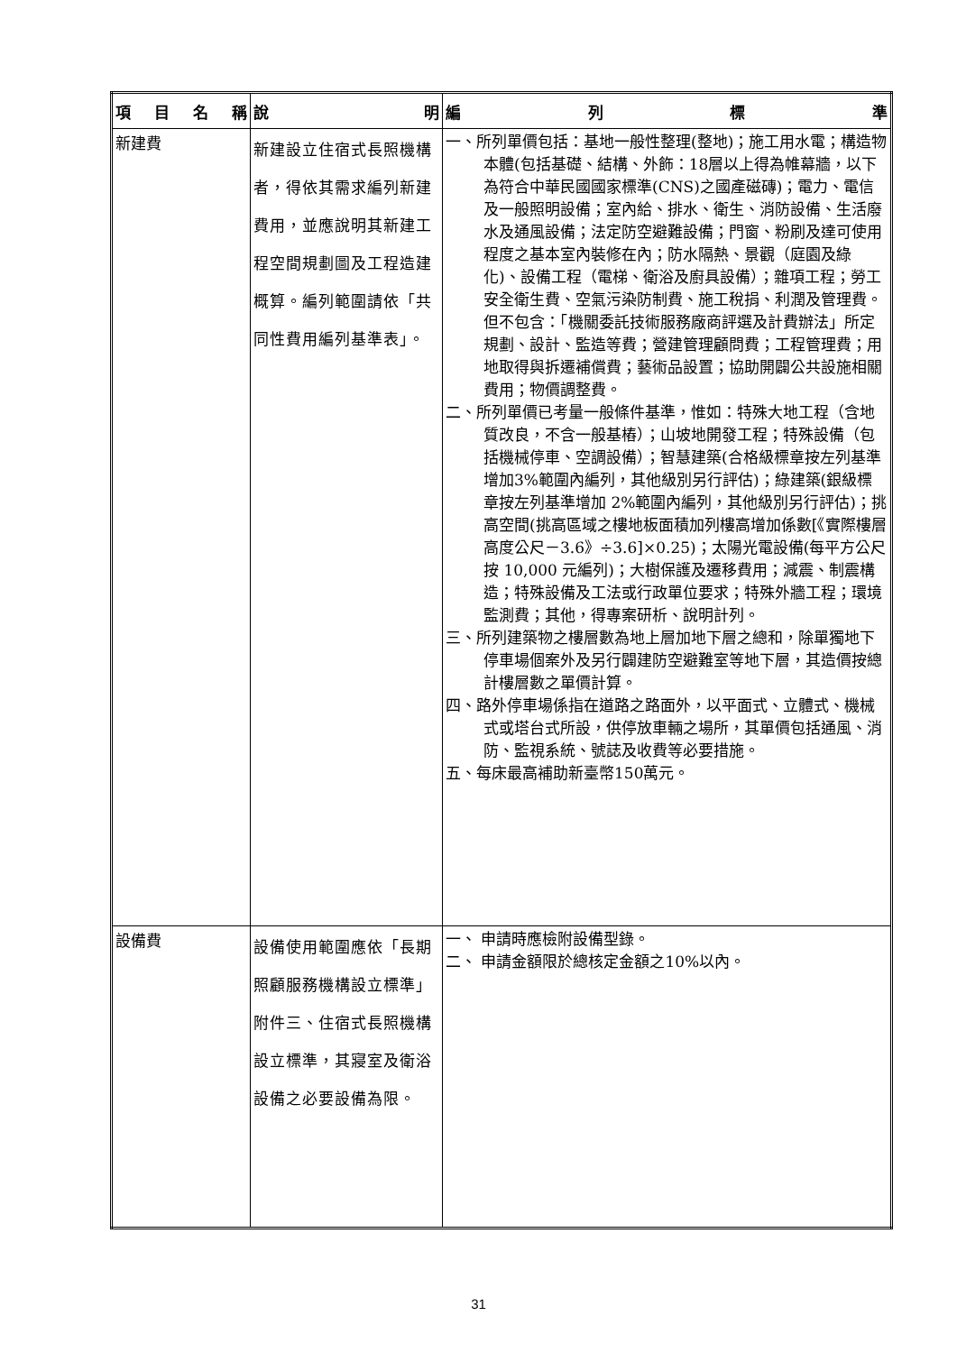| 項 目 名 稱 | 說 明 | 編 列 標 準 |
| --- | --- | --- |
| 新建費 | 新建設立住宿式長照機構者，得依其需求編列新建費用，並應說明其新建工程空間規劃圖及工程造建概算。編列範圍請依「共同性費用編列基準表」。 | 一、所列單價包括：基地一般性整理(整地)；施工用水電；構造物本體(包括基礎、結構、外飾：18層以上得為帷幕牆，以下為符合中華民國國家標準(CNS)之國產磁磚)；電力、電信及一般照明設備；室內給、排水、衛生、消防設備、生活廢水及通風設備；法定防空避難設備；門窗、粉刷及達可使用程度之基本室內裝修在內；防水隔熱、景觀（庭園及綠化)、設備工程（電梯、衛浴及廚具設備）；雜項工程；勞工安全衛生費、空氣污染防制費、施工稅捐、利潤及管理費。但不包含：「機關委託技術服務廠商評選及計費辦法」所定規劃、設計、監造等費；營建管理顧問費；工程管理費；用地取得與拆遷補償費；藝術品設置；協助開闢公共設施相關費用；物價調整費。 二、所列單價已考量一般條件基準，惟如：特殊大地工程（含地質改良，不含一般基樁）；山坡地開發工程；特殊設備（包括機械停車、空調設備）；智慧建築(合格級標章按左列基準增加3%範圍內編列，其他級別另行評估)；綠建築(銀級標章按左列基準增加 2%範圍內編列，其他級別另行評估)；挑高空間(挑高區域之樓地板面積加列樓高增加係數[《實際樓層高度公尺－3.6》÷3.6]×0.25)；太陽光電設備(每平方公尺按 10,000 元編列)；大樹保護及遷移費用；減震、制震構造；特殊設備及工法或行政單位要求；特殊外牆工程；環境監測費；其他，得專案研析、說明計列。 三、所列建築物之樓層數為地上層加地下層之總和，除單獨地下停車場個案外及另行闢建防空避難室等地下層，其造價按總計樓層數之單價計算。 四、路外停車場係指在道路之路面外，以平面式、立體式、機械式或塔台式所設，供停放車輛之場所，其單價包括通風、消防、監視系統、號誌及收費等必要措施。 五、每床最高補助新臺幣150萬元。 |
| 設備費 | 設備使用範圍應依「長期照顧服務機構設立標準」附件三、住宿式長照機構設立標準，其寢室及衛浴設備之必要設備為限。 | 一、 申請時應檢附設備型錄。 二、 申請金額限於總核定金額之10%以內。 |
31